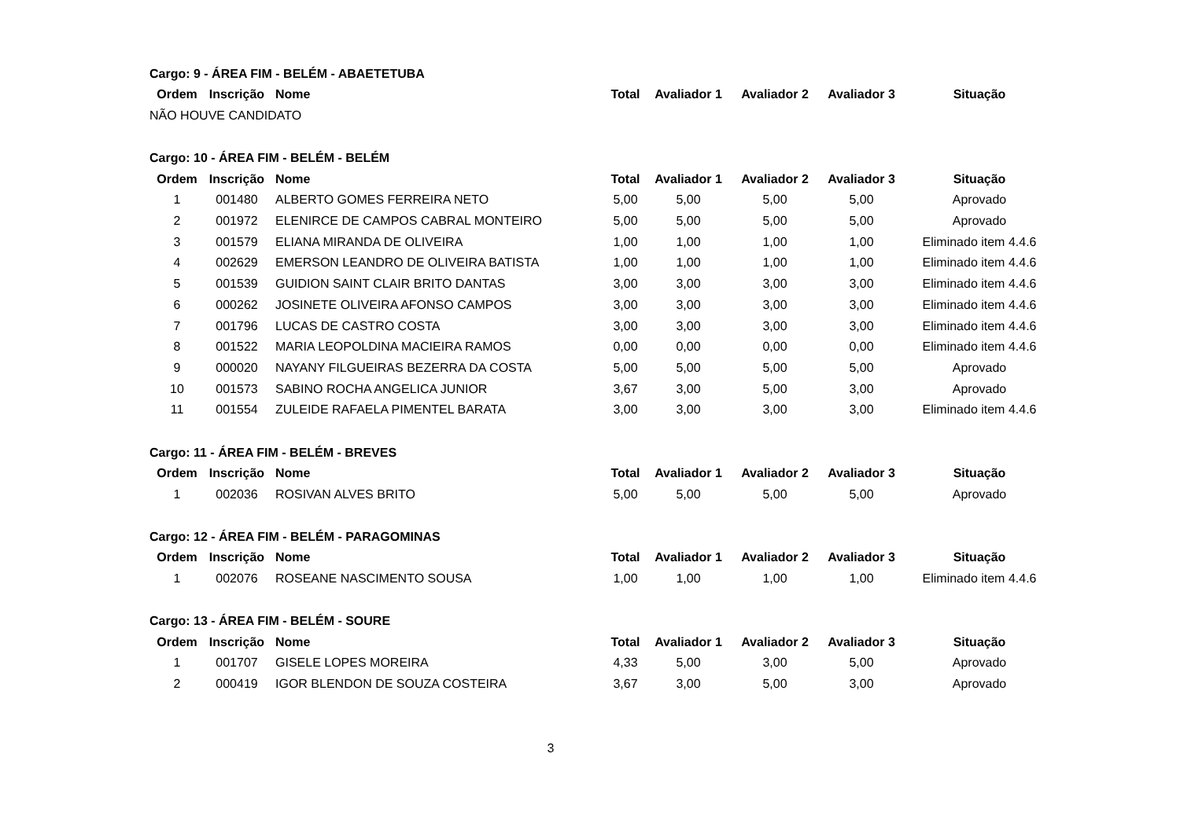Cargo: 9 - ÁREA FIM - BELÉM - ABAETETUBA
| Ordem | Inscrição | Nome | Total | Avaliador 1 | Avaliador 2 | Avaliador 3 | Situação |
| --- | --- | --- | --- | --- | --- | --- | --- |
| NÃO HOUVE CANDIDATO | | | | | | | |
Cargo: 10 - ÁREA FIM - BELÉM - BELÉM
| Ordem | Inscrição | Nome | Total | Avaliador 1 | Avaliador 2 | Avaliador 3 | Situação |
| --- | --- | --- | --- | --- | --- | --- | --- |
| 1 | 001480 | ALBERTO GOMES FERREIRA NETO | 5,00 | 5,00 | 5,00 | 5,00 | Aprovado |
| 2 | 001972 | ELENIRCE DE CAMPOS CABRAL MONTEIRO | 5,00 | 5,00 | 5,00 | 5,00 | Aprovado |
| 3 | 001579 | ELIANA MIRANDA DE OLIVEIRA | 1,00 | 1,00 | 1,00 | 1,00 | Eliminado item 4.4.6 |
| 4 | 002629 | EMERSON LEANDRO DE OLIVEIRA BATISTA | 1,00 | 1,00 | 1,00 | 1,00 | Eliminado item 4.4.6 |
| 5 | 001539 | GUIDION SAINT CLAIR BRITO DANTAS | 3,00 | 3,00 | 3,00 | 3,00 | Eliminado item 4.4.6 |
| 6 | 000262 | JOSINETE OLIVEIRA AFONSO CAMPOS | 3,00 | 3,00 | 3,00 | 3,00 | Eliminado item 4.4.6 |
| 7 | 001796 | LUCAS DE CASTRO COSTA | 3,00 | 3,00 | 3,00 | 3,00 | Eliminado item 4.4.6 |
| 8 | 001522 | MARIA LEOPOLDINA MACIEIRA RAMOS | 0,00 | 0,00 | 0,00 | 0,00 | Eliminado item 4.4.6 |
| 9 | 000020 | NAYANY FILGUEIRAS BEZERRA DA COSTA | 5,00 | 5,00 | 5,00 | 5,00 | Aprovado |
| 10 | 001573 | SABINO ROCHA ANGELICA JUNIOR | 3,67 | 3,00 | 5,00 | 3,00 | Aprovado |
| 11 | 001554 | ZULEIDE RAFAELA PIMENTEL BARATA | 3,00 | 3,00 | 3,00 | 3,00 | Eliminado item 4.4.6 |
Cargo: 11 - ÁREA FIM - BELÉM - BREVES
| Ordem | Inscrição | Nome | Total | Avaliador 1 | Avaliador 2 | Avaliador 3 | Situação |
| --- | --- | --- | --- | --- | --- | --- | --- |
| 1 | 002036 | ROSIVAN ALVES BRITO | 5,00 | 5,00 | 5,00 | 5,00 | Aprovado |
Cargo: 12 - ÁREA FIM - BELÉM - PARAGOMINAS
| Ordem | Inscrição | Nome | Total | Avaliador 1 | Avaliador 2 | Avaliador 3 | Situação |
| --- | --- | --- | --- | --- | --- | --- | --- |
| 1 | 002076 | ROSEANE NASCIMENTO SOUSA | 1,00 | 1,00 | 1,00 | 1,00 | Eliminado item 4.4.6 |
Cargo: 13 - ÁREA FIM - BELÉM - SOURE
| Ordem | Inscrição | Nome | Total | Avaliador 1 | Avaliador 2 | Avaliador 3 | Situação |
| --- | --- | --- | --- | --- | --- | --- | --- |
| 1 | 001707 | GISELE LOPES MOREIRA | 4,33 | 5,00 | 3,00 | 5,00 | Aprovado |
| 2 | 000419 | IGOR BLENDON DE SOUZA COSTEIRA | 3,67 | 3,00 | 5,00 | 3,00 | Aprovado |
3